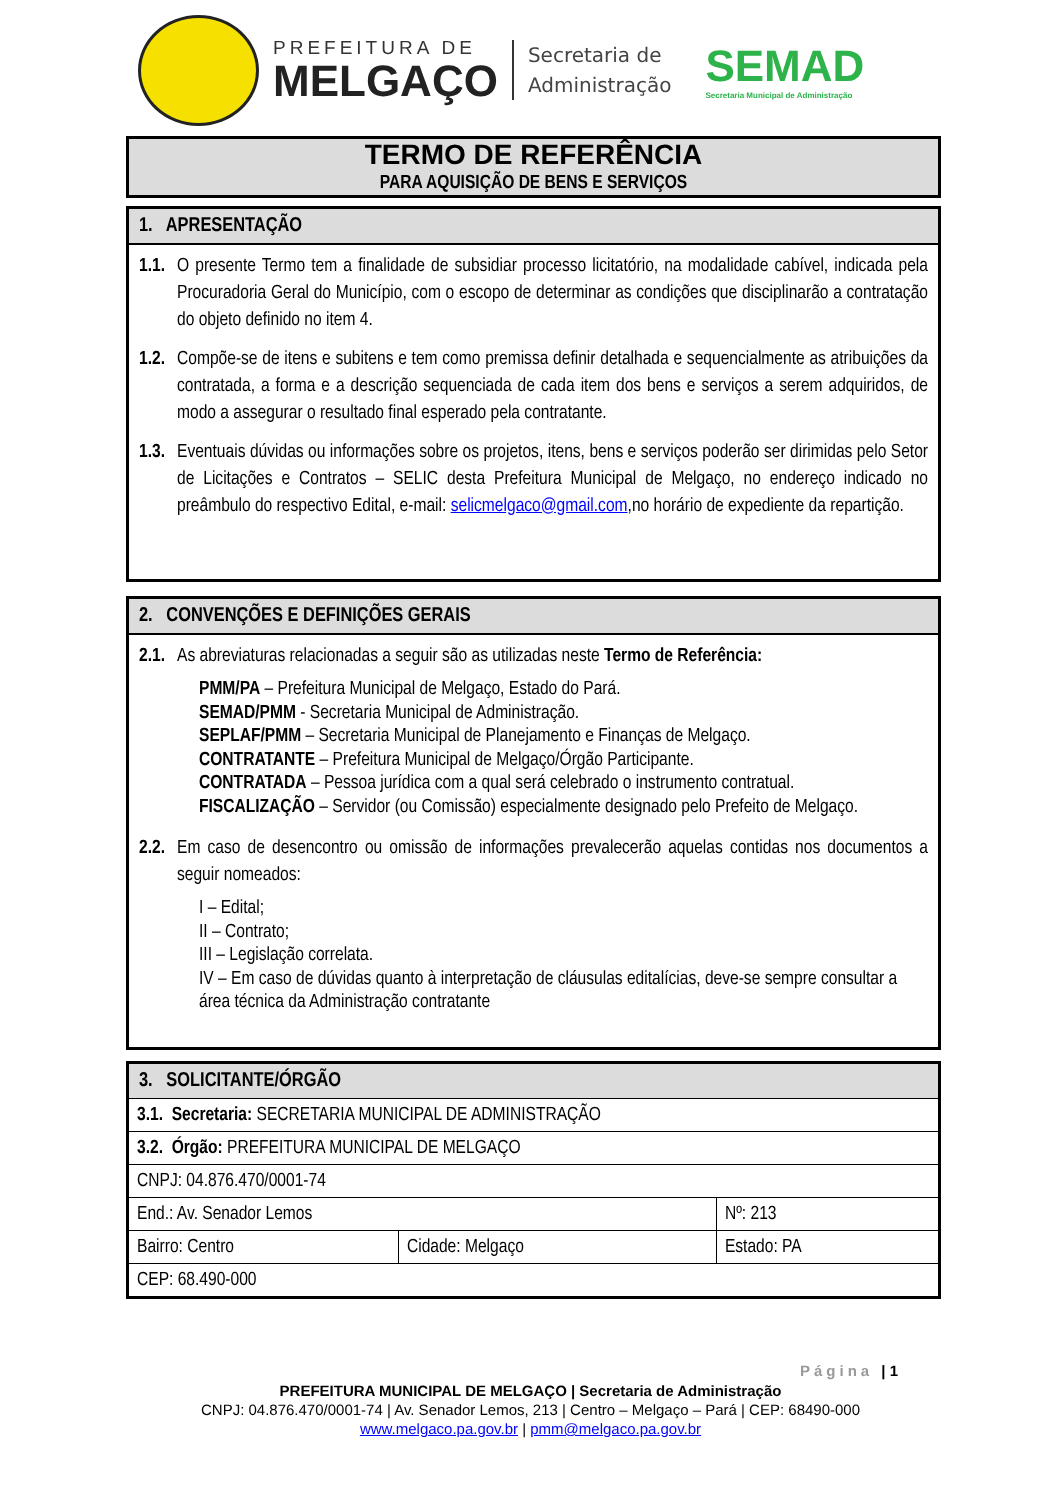PREFEITURA DE
MELGAÇO
Secretaria de
Administração
SEMAD
Secretaria Municipal de Administração
TERMO DE REFERÊNCIA
PARA AQUISIÇÃO DE BENS E SERVIÇOS
1. APRESENTAÇÃO
1.1.
O presente Termo tem a finalidade de subsidiar processo licitatório, na modalidade cabível, indicada pela Procuradoria Geral do Município, com o escopo de determinar as condições que disciplinarão a contratação do objeto definido no item 4.
1.2.
Compõe-se de itens e subitens e tem como premissa definir detalhada e sequencialmente as atribuições da contratada, a forma e a descrição sequenciada de cada item dos bens e serviços a serem adquiridos, de modo a assegurar o resultado final esperado pela contratante.
1.3.
Eventuais dúvidas ou informações sobre os projetos, itens, bens e serviços poderão ser dirimidas pelo Setor de Licitações e Contratos – SELIC desta Prefeitura Municipal de Melgaço, no endereço indicado no preâmbulo do respectivo Edital, e-mail: selicmelgaco@gmail.com,no horário de expediente da repartição.
2. CONVENÇÕES E DEFINIÇÕES GERAIS
2.1.
As abreviaturas relacionadas a seguir são as utilizadas neste Termo de Referência:
PMM/PA – Prefeitura Municipal de Melgaço, Estado do Pará.
SEMAD/PMM - Secretaria Municipal de Administração.
SEPLAF/PMM – Secretaria Municipal de Planejamento e Finanças de Melgaço.
CONTRATANTE – Prefeitura Municipal de Melgaço/Órgão Participante.
CONTRATADA – Pessoa jurídica com a qual será celebrado o instrumento contratual.
FISCALIZAÇÃO – Servidor (ou Comissão) especialmente designado pelo Prefeito de Melgaço.
2.2.
Em caso de desencontro ou omissão de informações prevalecerão aquelas contidas nos documentos a seguir nomeados:
I – Edital;
II – Contrato;
III – Legislação correlata.
IV – Em caso de dúvidas quanto à interpretação de cláusulas editalícias, deve-se sempre consultar a área técnica da Administração contratante
3. SOLICITANTE/ÓRGÃO
| 3.1. Secretaria: SECRETARIA MUNICIPAL DE ADMINISTRAÇÃO | | |
| 3.2. Órgão: PREFEITURA MUNICIPAL DE MELGAÇO | | |
| CNPJ: 04.876.470/0001-74 | | |
| End.: Av. Senador Lemos | | Nº: 213 |
| Bairro: Centro | Cidade: Melgaço | Estado: PA |
| CEP: 68.490-000 | | |
Página | 1
PREFEITURA MUNICIPAL DE MELGAÇO | Secretaria de Administração
CNPJ: 04.876.470/0001-74 | Av. Senador Lemos, 213 | Centro – Melgaço – Pará | CEP: 68490-000
www.melgaco.pa.gov.br | pmm@melgaco.pa.gov.br